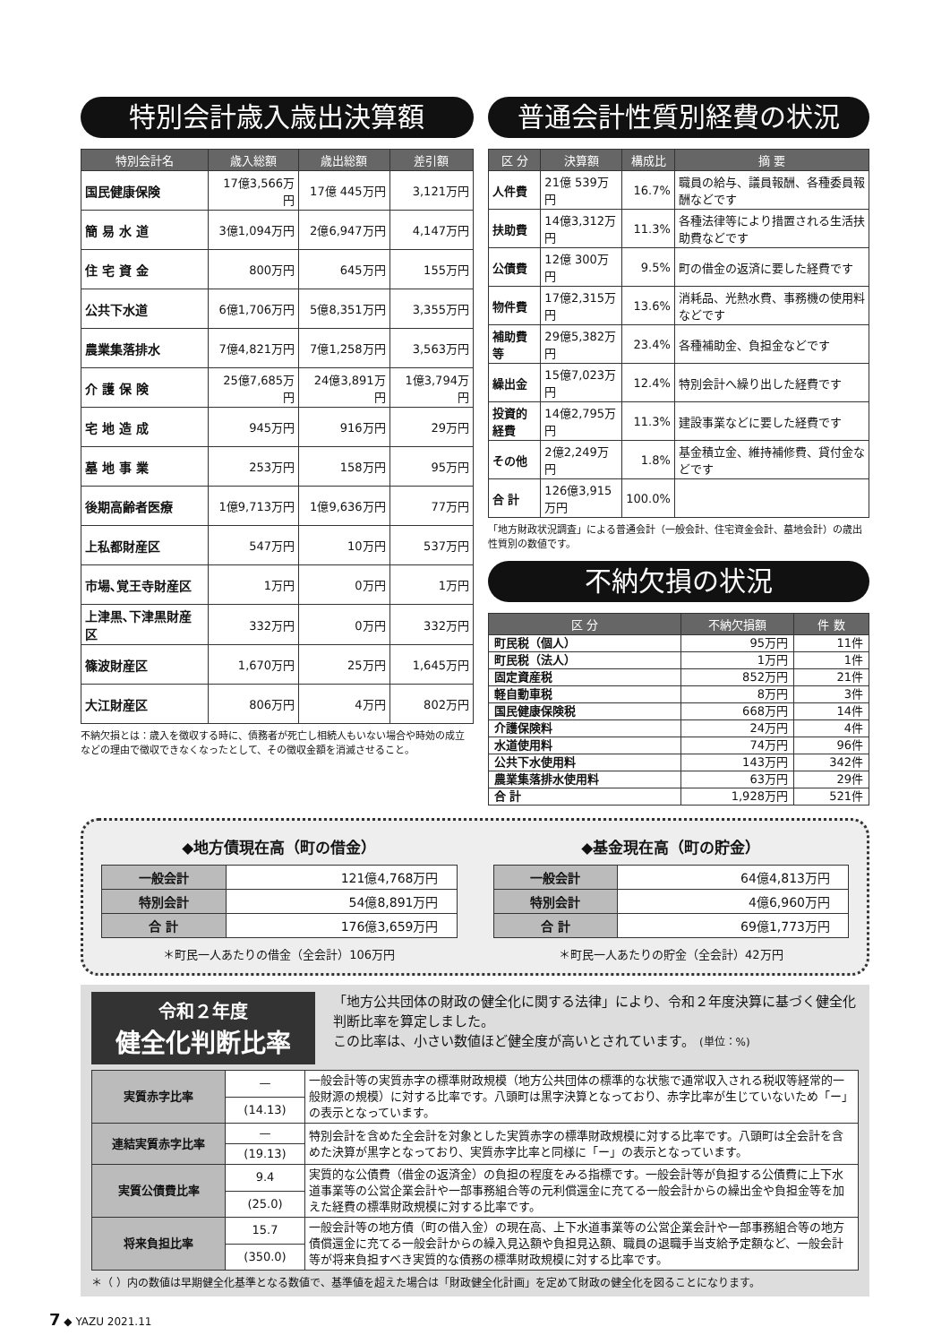特別会計歳入歳出決算額
| 特別会計名 | 歳入総額 | 歳出総額 | 差引額 |
| --- | --- | --- | --- |
| 国民健康保険 | 17億3,566万円 | 17億 445万円 | 3,121万円 |
| 簡 易 水 道 | 3億1,094万円 | 2億6,947万円 | 4,147万円 |
| 住 宅 資 金 | 800万円 | 645万円 | 155万円 |
| 公共下水道 | 6億1,706万円 | 5億8,351万円 | 3,355万円 |
| 農業集落排水 | 7億4,821万円 | 7億1,258万円 | 3,563万円 |
| 介 護 保 険 | 25億7,685万円 | 24億3,891万円 | 1億3,794万円 |
| 宅 地 造 成 | 945万円 | 916万円 | 29万円 |
| 墓 地 事 業 | 253万円 | 158万円 | 95万円 |
| 後期高齢者医療 | 1億9,713万円 | 1億9,636万円 | 77万円 |
| 上私都財産区 | 547万円 | 10万円 | 537万円 |
| 市場､覚王寺財産区 | 1万円 | 0万円 | 1万円 |
| 上津黒､下津黒財産区 | 332万円 | 0万円 | 332万円 |
| 篠波財産区 | 1,670万円 | 25万円 | 1,645万円 |
| 大江財産区 | 806万円 | 4万円 | 802万円 |
不納欠損とは：歳入を徴収する時に、債務者が死亡し相続人もいない場合や時効の成立などの理由で徴収できなくなったとして、その徴収金額を消滅させること。
普通会計性質別経費の状況
| 区 分 | 決算額 | 構成比 | 摘 要 |
| --- | --- | --- | --- |
| 人件費 | 21億 539万円 | 16.7% | 職員の給与、議員報酬、各種委員報酬などです |
| 扶助費 | 14億3,312万円 | 11.3% | 各種法律等により措置される生活扶助費などです |
| 公債費 | 12億 300万円 | 9.5% | 町の借金の返済に要した経費です |
| 物件費 | 17億2,315万円 | 13.6% | 消耗品、光熱水費、事務機の使用料などです |
| 補助費等 | 29億5,382万円 | 23.4% | 各種補助金、負担金などです |
| 繰出金 | 15億7,023万円 | 12.4% | 特別会計へ繰り出した経費です |
| 投資的経費 | 14億2,795万円 | 11.3% | 建設事業などに要した経費です |
| その他 | 2億2,249万円 | 1.8% | 基金積立金、維持補修費、貸付金などです |
| 合 計 | 126億3,915万円 | 100.0% | |
「地方財政状況調査」による普通会計（一般会計、住宅資金会計、墓地会計）の歳出性質別の数値です。
不納欠損の状況
| 区 分 | 不納欠損額 | 件 数 |
| --- | --- | --- |
| 町民税（個人） | 95万円 | 11件 |
| 町民税（法人） | 1万円 | 1件 |
| 固定資産税 | 852万円 | 21件 |
| 軽自動車税 | 8万円 | 3件 |
| 国民健康保険税 | 668万円 | 14件 |
| 介護保険料 | 24万円 | 4件 |
| 水道使用料 | 74万円 | 96件 |
| 公共下水使用料 | 143万円 | 342件 |
| 農業集落排水使用料 | 63万円 | 29件 |
| 合 計 | 1,928万円 | 521件 |
◆地方債現在高（町の借金）
| 一般会計 | 121億4,768万円 |
| 特別会計 | 54億8,891万円 |
| 合 計 | 176億3,659万円 |
＊町民一人あたりの借金（全会計）106万円
◆基金現在高（町の貯金）
| 一般会計 | 64億4,813万円 |
| 特別会計 | 4億6,960万円 |
| 合 計 | 69億1,773万円 |
＊町民一人あたりの貯金（全会計）42万円
令和２年度
健全化判断比率
「地方公共団体の財政の健全化に関する法律」により、令和２年度決算に基づく健全化判断比率を算定しました。
この比率は、小さい数値ほど健全度が高いとされています。 (単位：%)
| 実質赤字比率 | — | 一般会計等の実質赤字の標準財政規模（地方公共団体の標準的な状態で通常収入される税収等経常的一般財源の規模）に対する比率です。八頭町は黒字決算となっており、赤字比率が生じていないため「ー」の表示となっています。 |
| | (14.13) | |
| 連結実質赤字比率 | — | 特別会計を含めた全会計を対象とした実質赤字の標準財政規模に対する比率です。八頭町は全会計を含めた決算が黒字となっており、実質赤字比率と同様に「ー」の表示となっています。 |
| | (19.13) | |
| 実質公債費比率 | 9.4 | 実質的な公債費（借金の返済金）の負担の程度をみる指標です。一般会計等が負担する公債費に上下水道事業等の公営企業会計や一部事務組合等の元利償還金に充てる一般会計からの繰出金や負担金等を加えた経費の標準財政規模に対する比率です。 |
| | (25.0) | |
| 将来負担比率 | 15.7 | 一般会計等の地方債（町の借入金）の現在高、上下水道事業等の公営企業会計や一部事務組合等の地方債償還金に充てる一般会計からの繰入見込額や負担見込額、職員の退職手当支給予定額など、一般会計等が将来負担すべき実質的な債務の標準財政規模に対する比率です。 |
| | (350.0) | |
＊（ ）内の数値は早期健全化基準となる数値で、基準値を超えた場合は「財政健全化計画」を定めて財政の健全化を図ることになります。
7 ◆ YAZU 2021.11